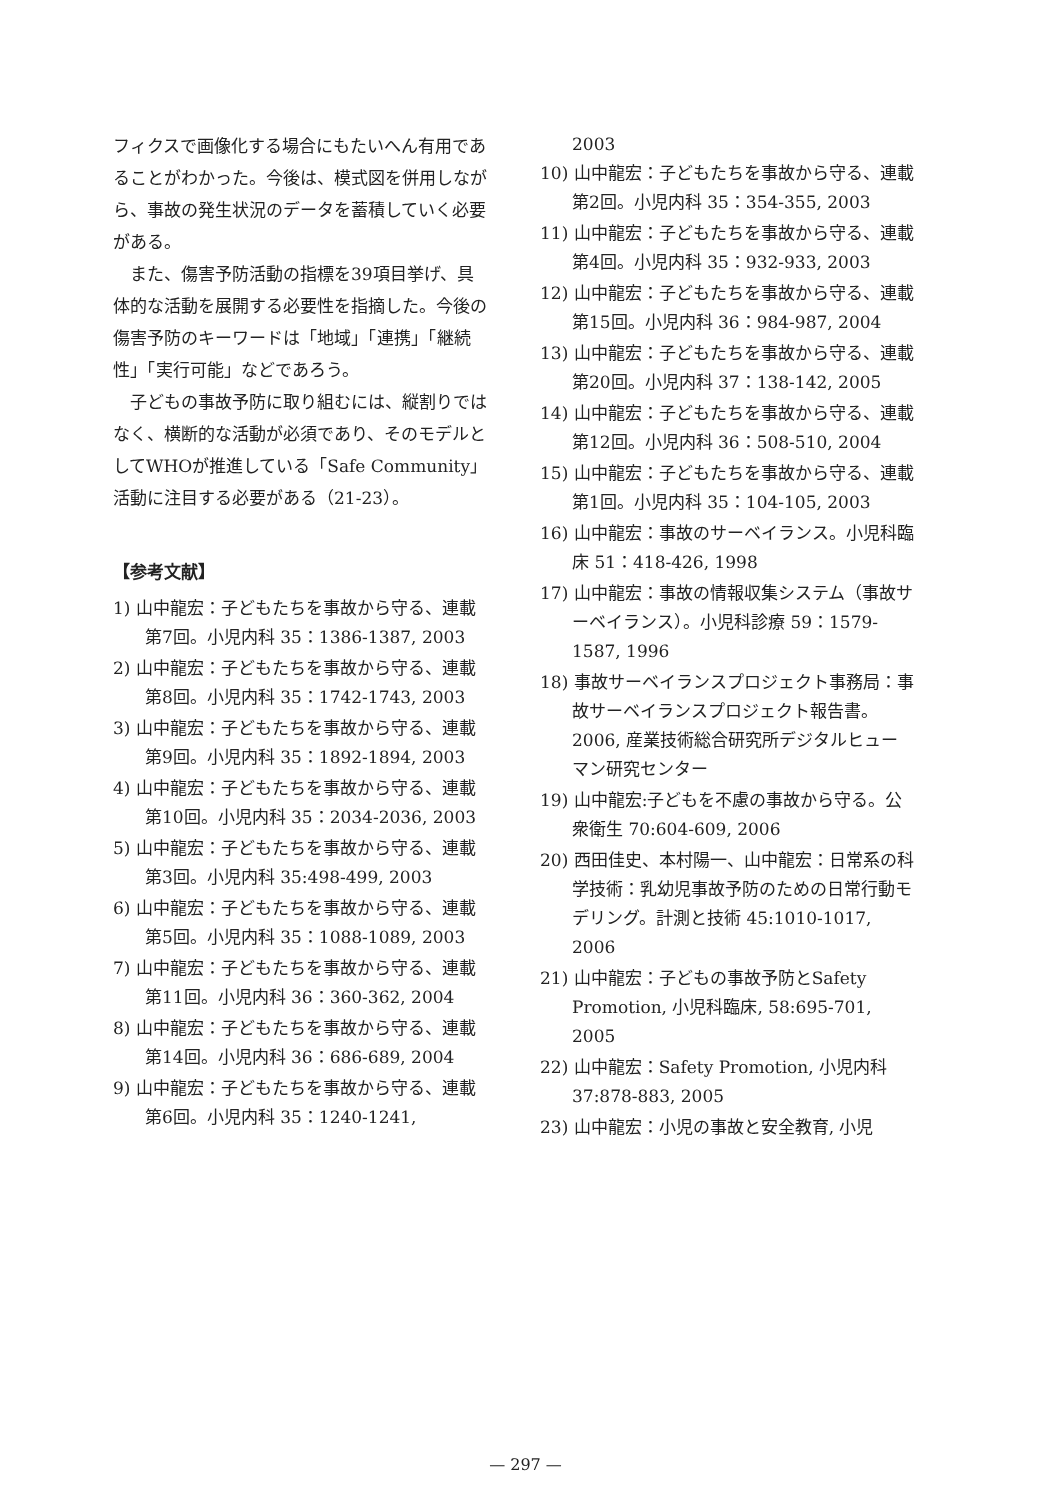フィクスで画像化する場合にもたいへん有用であることがわかった。今後は、模式図を併用しながら、事故の発生状況のデータを蓄積していく必要がある。
また、傷害予防活動の指標を39項目挙げ、具体的な活動を展開する必要性を指摘した。今後の傷害予防のキーワードは「地域」「連携」「継続性」「実行可能」などであろう。
子どもの事故予防に取り組むには、縦割りではなく、横断的な活動が必須であり、そのモデルとしてWHOが推進している「Safe Community」活動に注目する必要がある（21-23）。
【参考文献】
1) 山中龍宏：子どもたちを事故から守る、連載第7回。小児内科 35：1386-1387, 2003
2) 山中龍宏：子どもたちを事故から守る、連載第8回。小児内科 35：1742-1743, 2003
3) 山中龍宏：子どもたちを事故から守る、連載第9回。小児内科 35：1892-1894, 2003
4) 山中龍宏：子どもたちを事故から守る、連載第10回。小児内科 35：2034-2036, 2003
5) 山中龍宏：子どもたちを事故から守る、連載第3回。小児内科 35:498-499, 2003
6) 山中龍宏：子どもたちを事故から守る、連載第5回。小児内科 35：1088-1089, 2003
7) 山中龍宏：子どもたちを事故から守る、連載第11回。小児内科 36：360-362, 2004
8) 山中龍宏：子どもたちを事故から守る、連載第14回。小児内科 36：686-689, 2004
9) 山中龍宏：子どもたちを事故から守る、連載第6回。小児内科 35：1240-1241,
2003
10) 山中龍宏：子どもたちを事故から守る、連載第2回。小児内科 35：354-355, 2003
11) 山中龍宏：子どもたちを事故から守る、連載第4回。小児内科 35：932-933, 2003
12) 山中龍宏：子どもたちを事故から守る、連載第15回。小児内科 36：984-987, 2004
13) 山中龍宏：子どもたちを事故から守る、連載第20回。小児内科 37：138-142, 2005
14) 山中龍宏：子どもたちを事故から守る、連載第12回。小児内科 36：508-510, 2004
15) 山中龍宏：子どもたちを事故から守る、連載第1回。小児内科 35：104-105, 2003
16) 山中龍宏：事故のサーベイランス。小児科臨床 51：418-426, 1998
17) 山中龍宏：事故の情報収集システム（事故サーベイランス）。小児科診療 59：1579-1587, 1996
18) 事故サーベイランスプロジェクト事務局：事故サーベイランスプロジェクト報告書。2006, 産業技術総合研究所デジタルヒューマン研究センター
19) 山中龍宏:子どもを不慮の事故から守る。公衆衛生 70:604-609, 2006
20) 西田佳史、本村陽一、山中龍宏：日常系の科学技術：乳幼児事故予防のための日常行動モデリング。計測と技術 45:1010-1017, 2006
21) 山中龍宏：子どもの事故予防とSafety Promotion, 小児科臨床, 58:695-701, 2005
22) 山中龍宏：Safety Promotion, 小児内科 37:878-883, 2005
23) 山中龍宏：小児の事故と安全教育, 小児
— 297 —